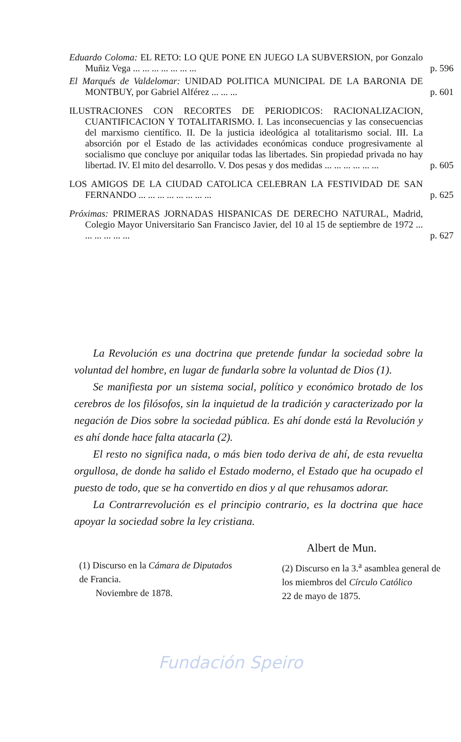Eduardo Coloma: EL RETO: LO QUE PONE EN JUEGO LA SUBVERSION, por Gonzalo Muñiz Vega ... ... ... ... ... ... ... p. 596
El Marqués de Valdelomar: UNIDAD POLITICA MUNICIPAL DE LA BARONIA DE MONTBUY, por Gabriel Alférez ... ... ... p. 601
ILUSTRACIONES CON RECORTES DE PERIODICOS: RACIONALIZACION, CUANTIFICACION Y TOTALITARISMO. I. Las inconsecuencias y las consecuencias del marxismo científico. II. De la justicia ideológica al totalitarismo social. III. La absorción por el Estado de las actividades económicas conduce progresivamente al socialismo que concluye por aniquilar todas las libertades. Sin propiedad privada no hay libertad. IV. El mito del desarrollo. V. Dos pesas y dos medidas ... ... ... ... ... ... p. 605
LOS AMIGOS DE LA CIUDAD CATOLICA CELEBRAN LA FESTIVIDAD DE SAN FERNANDO ... ... ... ... ... ... ... ... p. 625
Próximas: PRIMERAS JORNADAS HISPANICAS DE DERECHO NATURAL, Madrid, Colegio Mayor Universitario San Francisco Javier, del 10 al 15 de septiembre de 1972 ... ... ... ... ... ... p. 627
La Revolución es una doctrina que pretende fundar la sociedad sobre la voluntad del hombre, en lugar de fundarla sobre la voluntad de Dios (1).
Se manifiesta por un sistema social, político y económico brotado de los cerebros de los filósofos, sin la inquietud de la tradición y caracterizado por la negación de Dios sobre la sociedad pública. Es ahí donde está la Revolución y es ahí donde hace falta atacarla (2).
El resto no significa nada, o más bien todo deriva de ahí, de esta revuelta orgullosa, de donde ha salido el Estado moderno, el Estado que ha ocupado el puesto de todo, que se ha convertido en dios y al que rehusamos adorar.
La Contrarrevolución es el principio contrario, es la doctrina que hace apoyar la sociedad sobre la ley cristiana.
Albert de Mun.
(1) Discurso en la Cámara de Diputados de Francia.
Noviembre de 1878.
(2) Discurso en la 3.<sup>a</sup> asamblea general de los miembros del Círculo Católico
22 de mayo de 1875.
Fundación Speiro